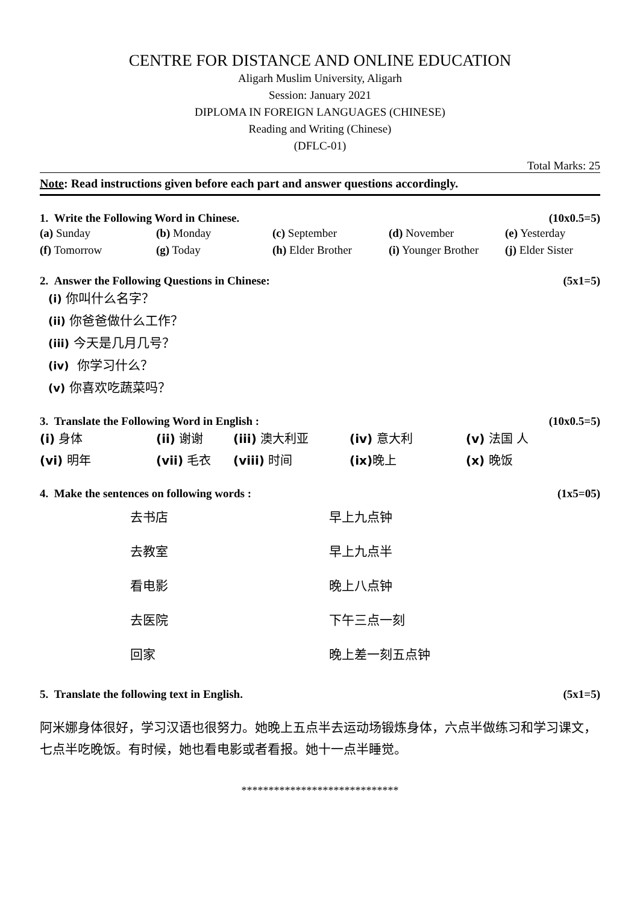CENTRE FOR DISTANCE AND ONLINE EDUCATION
Aligarh Muslim University, Aligarh
Session: January 2021
DIPLOMA IN FOREIGN LANGUAGES (CHINESE)
Reading and Writing (Chinese)
(DFLC-01)
Total Marks: 25
Note: Read instructions given before each part and answer questions accordingly.
1. Write the Following Word in Chinese. (10x0.5=5)
(a) Sunday (b) Monday (c) September (d) November (e) Yesterday
(f) Tomorrow (g) Today (h) Elder Brother (i) Younger Brother (j) Elder Sister
2. Answer the Following Questions in Chinese: (5x1=5)
(i) 你叫什么名字？
(ii) 你爸爸做什么工作？
(iii) 今天是几月几号？
(iv) 你学习什么？
(v) 你喜欢吃蔬菜吗？
3. Translate the Following Word in English : (10x0.5=5)
(i) 身体 (ii) 谢谢 (iii) 澳大利亚 (iv) 意大利 (v) 法国 人
(vi) 明年 (vii) 毛衣 (viii) 时间 (ix) 晚上 (x) 晚饭
4. Make the sentences on following words : (1x5=05)
去书店 早上九点钟
去教室 早上九点半
看电影 晚上八点钟
去医院 下午三点一刻
回家 晚上差一刻五点钟
5. Translate the following text in English. (5x1=5)
阿米娜身体很好，学习汉语也很努力。她晚上五点半去运动场锻炼身体，六点半做练习和学习课文，七点半吃晚饭。有时候，她也看电影或者看报。她十一点半睡觉。
*****************************